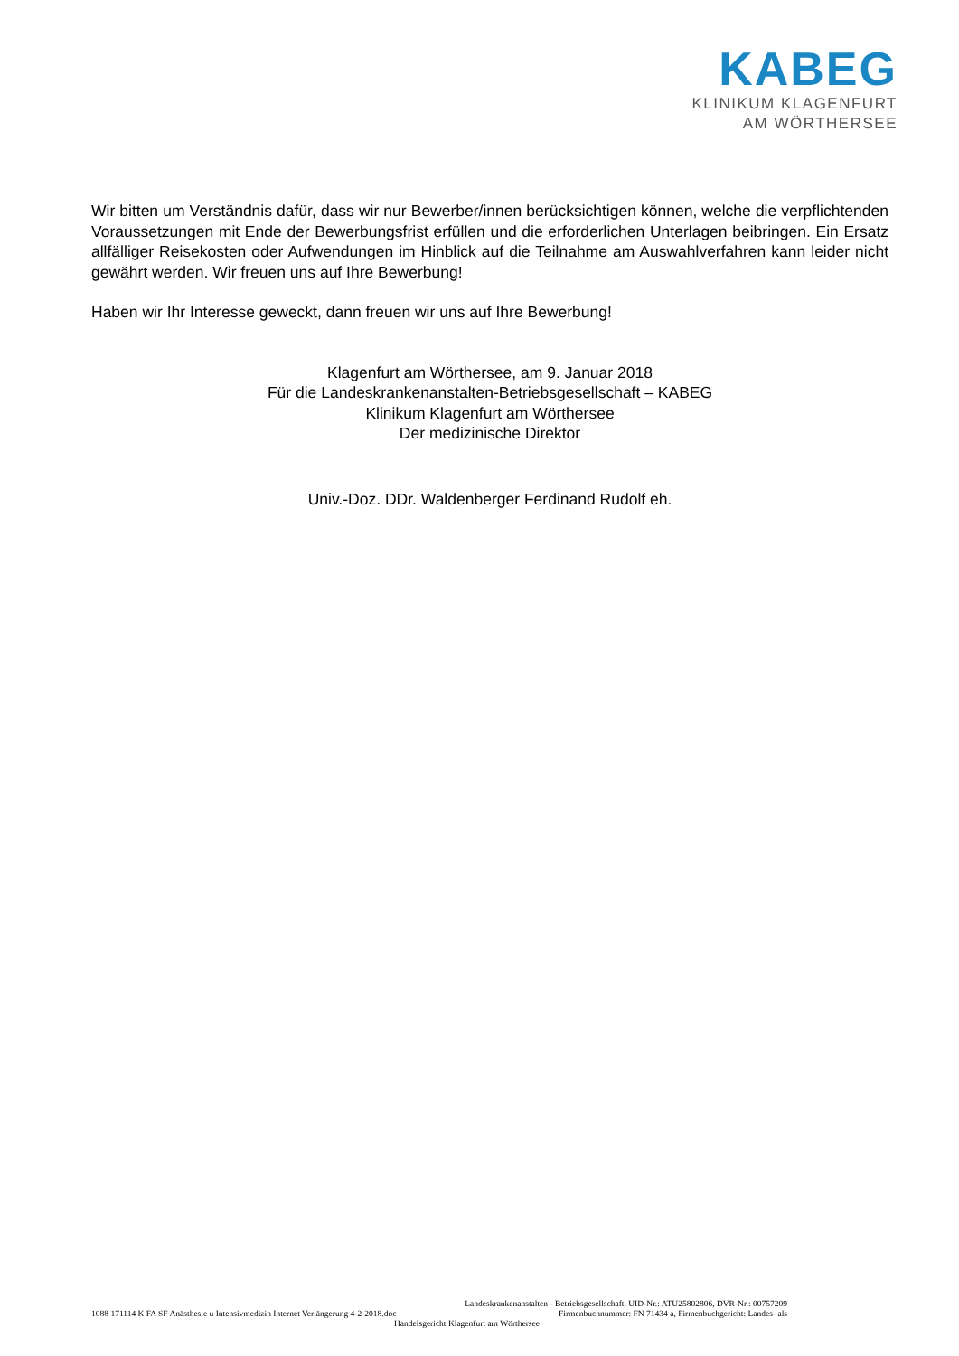KABEG
KLINIKUM KLAGENFURT
AM WÖRTHERSEE
Wir bitten um Verständnis dafür, dass wir nur Bewerber/innen berücksichtigen können, welche die verpflichtenden Voraussetzungen mit Ende der Bewerbungsfrist erfüllen und die erforderlichen Unterlagen beibringen. Ein Ersatz allfälliger Reisekosten oder Aufwendungen im Hinblick auf die Teilnahme am Auswahlverfahren kann leider nicht gewährt werden. Wir freuen uns auf Ihre Bewerbung!
Haben wir Ihr Interesse geweckt, dann freuen wir uns auf Ihre Bewerbung!
Klagenfurt am Wörthersee, am 9. Januar 2018
Für die Landeskrankenanstalten-Betriebsgesellschaft – KABEG
Klinikum Klagenfurt am Wörthersee
Der medizinische Direktor
Univ.-Doz. DDr. Waldenberger Ferdinand Rudolf eh.
Landeskrankenanstalten - Betriebsgesellschaft, UID-Nr.: ATU25802806, DVR-Nr.: 00757209
1088 171114 K FA SF Anästhesie u Intensivmedizin Internet Verlängerung 4-2-2018.doc Firmenbuchnummer: FN 71434 a, Firmenbuchgericht: Landes- als
Handelsgericht Klagenfurt am Wörthersee